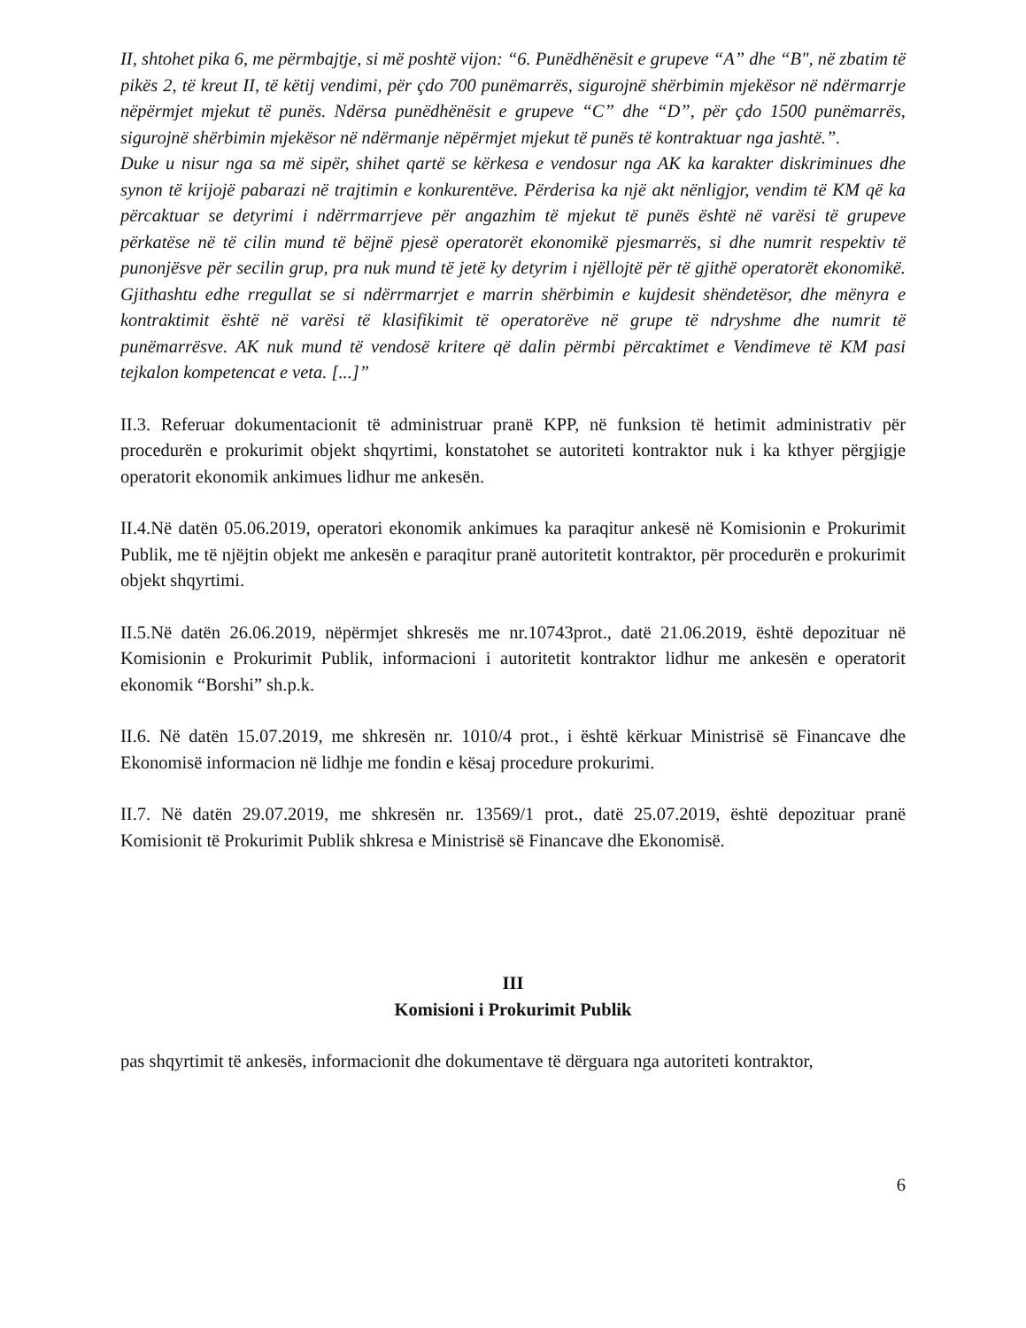II, shtohet pika 6, me përmbajtje, si më poshtë vijon: “6. Punëdhënësit e grupeve “A” dhe “B", në zbatim të pikës 2, të kreut II, të këtij vendimi, për çdo 700 punëmarrës, sigurojnë shërbimin mjekësor në ndërmarrje nëpërmjet mjekut të punës. Ndërsa punëdhënësit e grupeve “C” dhe “D”, për çdo 1500 punëmarrës, sigurojnë shërbimin mjekësor në ndërmanje nëpërmjet mjekut të punës të kontraktuar nga jashtë.”.
Duke u nisur nga sa më sipër, shihet qartë se kërkesa e vendosur nga AK ka karakter diskriminues dhe synon të krijojë pabarazi në trajtimin e konkurentëve. Përderisa ka një akt nënligjor, vendim të KM që ka përcaktuar se detyrimi i ndërrmarrjeve për angazhim të mjekut të punës është në varësi të grupeve përkatëse në të cilin mund të bëjnë pjesë operatorët ekonomikë pjesmarrës, si dhe numrit respektiv të punonjësve për secilin grup, pra nuk mund të jetë ky detyrim i njëllojtë për të gjithë operatorët ekonomikë. Gjithashtu edhe rregullat se si ndërrmarrjet e marrin shërbimin e kujdesit shëndetësor, dhe mënyra e kontraktimit është në varësi të klasifikimit të operatorëve në grupe të ndryshme dhe numrit të punëmarrësve. AK nuk mund të vendosë kritere që dalin përmbi përcaktimet e Vendimeve të KM pasi tejkalon kompetencat e veta. [...]”
II.3. Referuar dokumentacionit të administruar pranë KPP, në funksion të hetimit administrativ për procedurën e prokurimit objekt shqyrtimi, konstatohet se autoriteti kontraktor nuk i ka kthyer përgjigje operatorit ekonomik ankimues lidhur me ankesën.
II.4.Në datën 05.06.2019, operatori ekonomik ankimues ka paraqitur ankesë në Komisionin e Prokurimit Publik, me të njëjtin objekt me ankesën e paraqitur pranë autoritetit kontraktor, për procedurën e prokurimit objekt shqyrtimi.
II.5.Në datën 26.06.2019, nëpërmjet shkresës me nr.10743prot., datë 21.06.2019, është depozituar në Komisionin e Prokurimit Publik, informacioni i autoritetit kontraktor lidhur me ankesën e operatorit ekonomik “Borshi” sh.p.k.
II.6. Në datën 15.07.2019, me shkresën nr. 1010/4 prot., i është kërkuar Ministrisë së Financave dhe Ekonomisë informacion në lidhje me fondin e kësaj procedure prokurimi.
II.7. Në datën 29.07.2019, me shkresën nr. 13569/1 prot., datë 25.07.2019, është depozituar pranë Komisionit të Prokurimit Publik shkresa e Ministrisë së Financave dhe Ekonomisë.
III
Komisioni i Prokurimit Publik
pas shqyrtimit të ankesës, informacionit dhe dokumentave të dërguara nga autoriteti kontraktor,
6